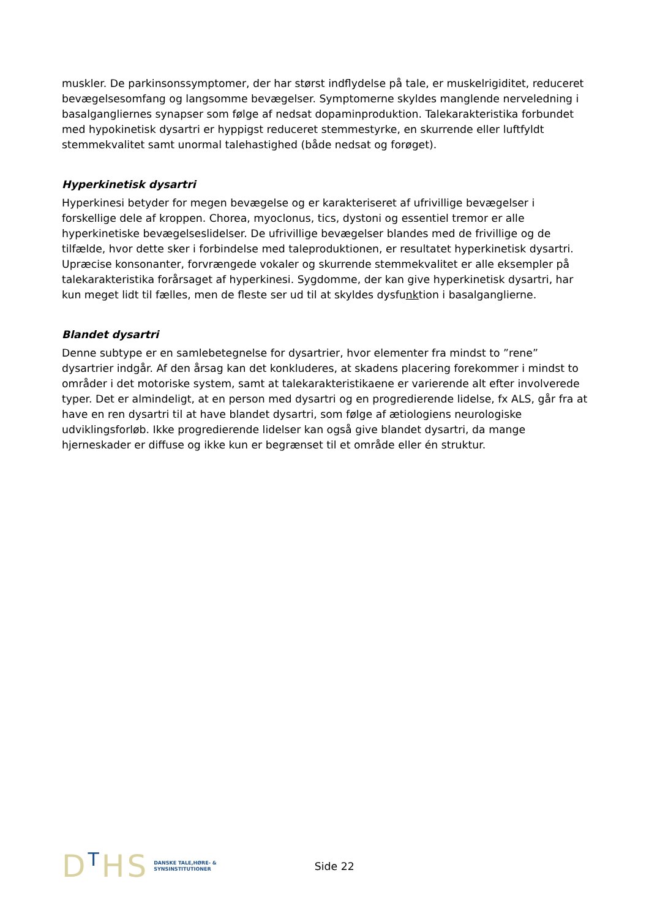muskler. De parkinsonssymptomer, der har størst indflydelse på tale, er muskelrigiditet, reduceret bevægelsesomfang og langsomme bevægelser. Symptomerne skyldes manglende nerveledning i basalgangliernes synapser som følge af nedsat dopaminproduktion. Talekarakteristika forbundet med hypokinetisk dysartri er hyppigst reduceret stemmestyrke, en skurrende eller luftfyldt stemmekvalitet samt unormal talehastighed (både nedsat og forøget).
Hyperkinetisk dysartri
Hyperkinesi betyder for megen bevægelse og er karakteriseret af ufrivillige bevægelser i forskellige dele af kroppen. Chorea, myoclonus, tics, dystoni og essentiel tremor er alle hyperkinetiske bevægelseslidelser. De ufrivillige bevægelser blandes med de frivillige og de tilfælde, hvor dette sker i forbindelse med taleproduktionen, er resultatet hyperkinetisk dysartri. Upræcise konsonanter, forvrængede vokaler og skurrende stemmekvalitet er alle eksempler på talekarakteristika forårsaget af hyperkinesi. Sygdomme, der kan give hyperkinetisk dysartri, har kun meget lidt til fælles, men de fleste ser ud til at skyldes dysfunktion i basalganglierne.
Blandet dysartri
Denne subtype er en samlebetegnelse for dysartrier, hvor elementer fra mindst to ”rene” dysartrier indgår. Af den årsag kan det konkluderes, at skadens placering forekommer i mindst to områder i det motoriske system, samt at talekarakteristikaene er varierende alt efter involverede typer. Det er almindeligt, at en person med dysartri og en progredierende lidelse, fx ALS, går fra at have en ren dysartri til at have blandet dysartri, som følge af ætiologiens neurologiske udviklingsforløb. Ikke progredierende lidelser kan også give blandet dysartri, da mange hjerneskader er diffuse og ikke kun er begrænset til et område eller én struktur.
DTHS
DANSKE TALE,HØRE- &
SYNSINSTITUTIONER
Side 22